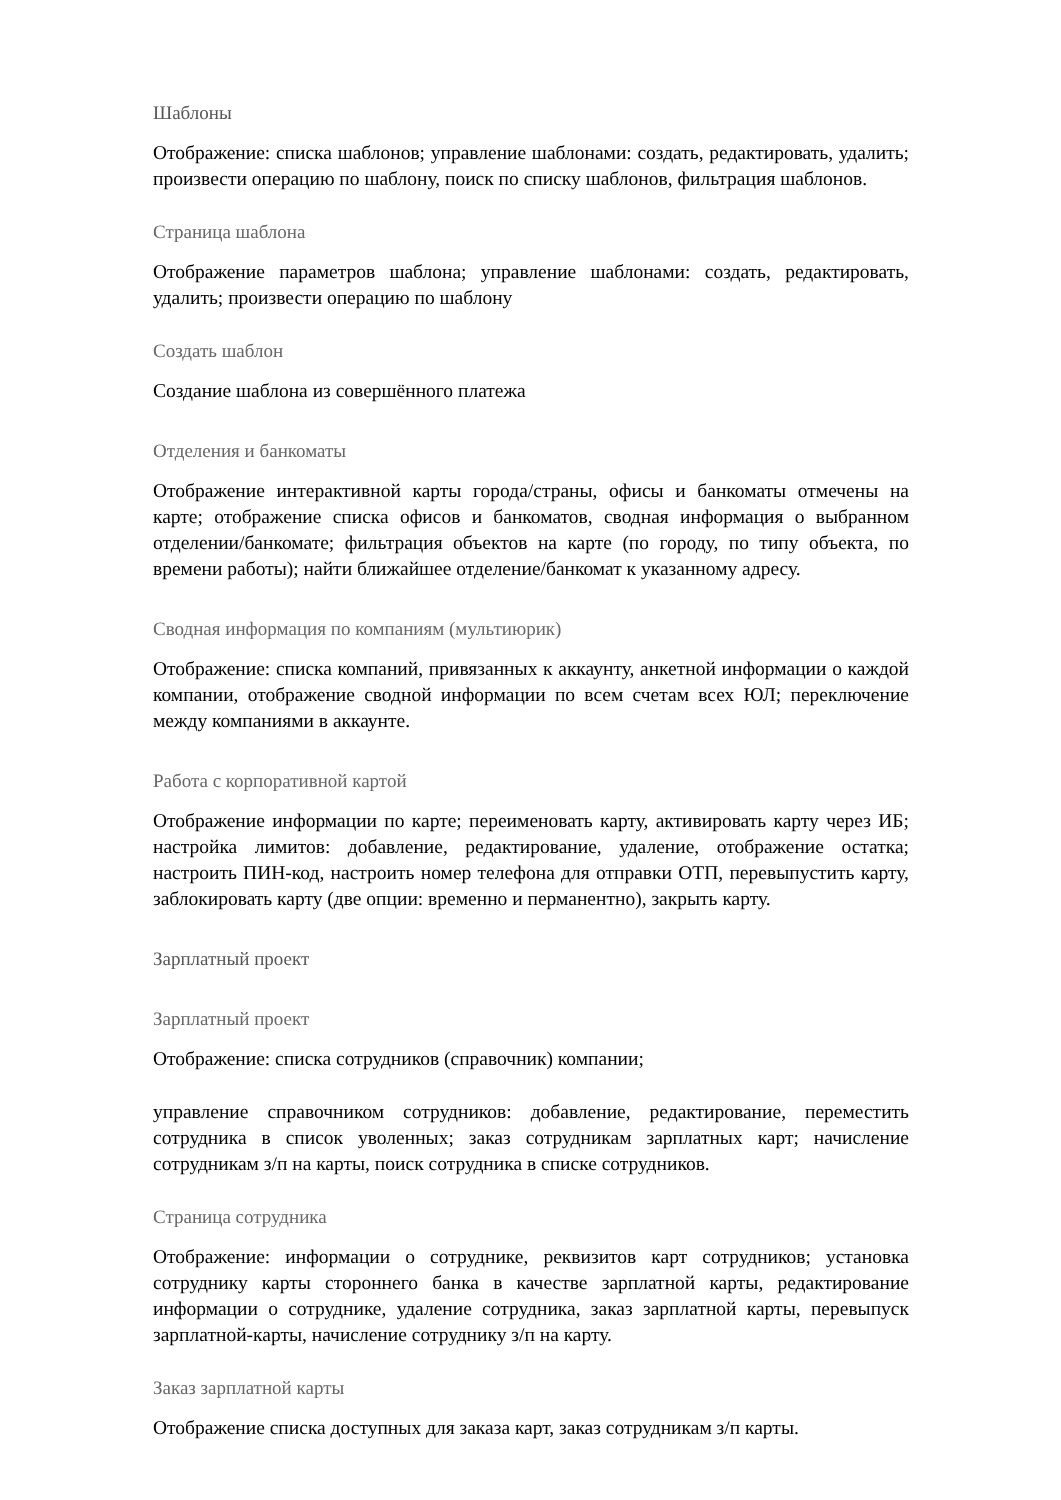Шаблоны
Отображение: списка шаблонов; управление шаблонами: создать, редактировать, удалить; произвести операцию по шаблону, поиск по списку шаблонов, фильтрация шаблонов.
Страница шаблона
Отображение параметров шаблона; управление шаблонами: создать, редактировать, удалить; произвести операцию по шаблону
Создать шаблон
Создание шаблона из совершённого платежа
Отделения и банкоматы
Отображение интерактивной карты города/страны, офисы и банкоматы отмечены на карте; отображение списка офисов и банкоматов, сводная информация о выбранном отделении/банкомате; фильтрация объектов на карте (по городу, по типу объекта, по времени работы); найти ближайшее отделение/банкомат к указанному адресу.
Сводная информация по компаниям (мультиюрик)
Отображение: списка компаний, привязанных к аккаунту, анкетной информации о каждой компании, отображение сводной информации по всем счетам всех ЮЛ; переключение между компаниями в аккаунте.
Работа с корпоративной картой
Отображение информации по карте; переименовать карту, активировать карту через ИБ; настройка лимитов: добавление, редактирование, удаление, отображение остатка; настроить ПИН-код, настроить номер телефона для отправки ОТП, перевыпустить карту, заблокировать карту (две опции: временно и перманентно), закрыть карту.
Зарплатный проект
Зарплатный проект
Отображение: списка сотрудников (справочник) компании;
управление справочником сотрудников: добавление, редактирование, переместить сотрудника в список уволенных; заказ сотрудникам зарплатных карт; начисление сотрудникам з/п на карты, поиск сотрудника в списке сотрудников.
Страница сотрудника
Отображение: информации о сотруднике, реквизитов карт сотрудников; установка сотруднику карты стороннего банка в качестве зарплатной карты, редактирование информации о сотруднике, удаление сотрудника, заказ зарплатной карты, перевыпуск зарплатной-карты, начисление сотруднику з/п на карту.
Заказ зарплатной карты
Отображение списка доступных для заказа карт, заказ сотрудникам з/п карты.